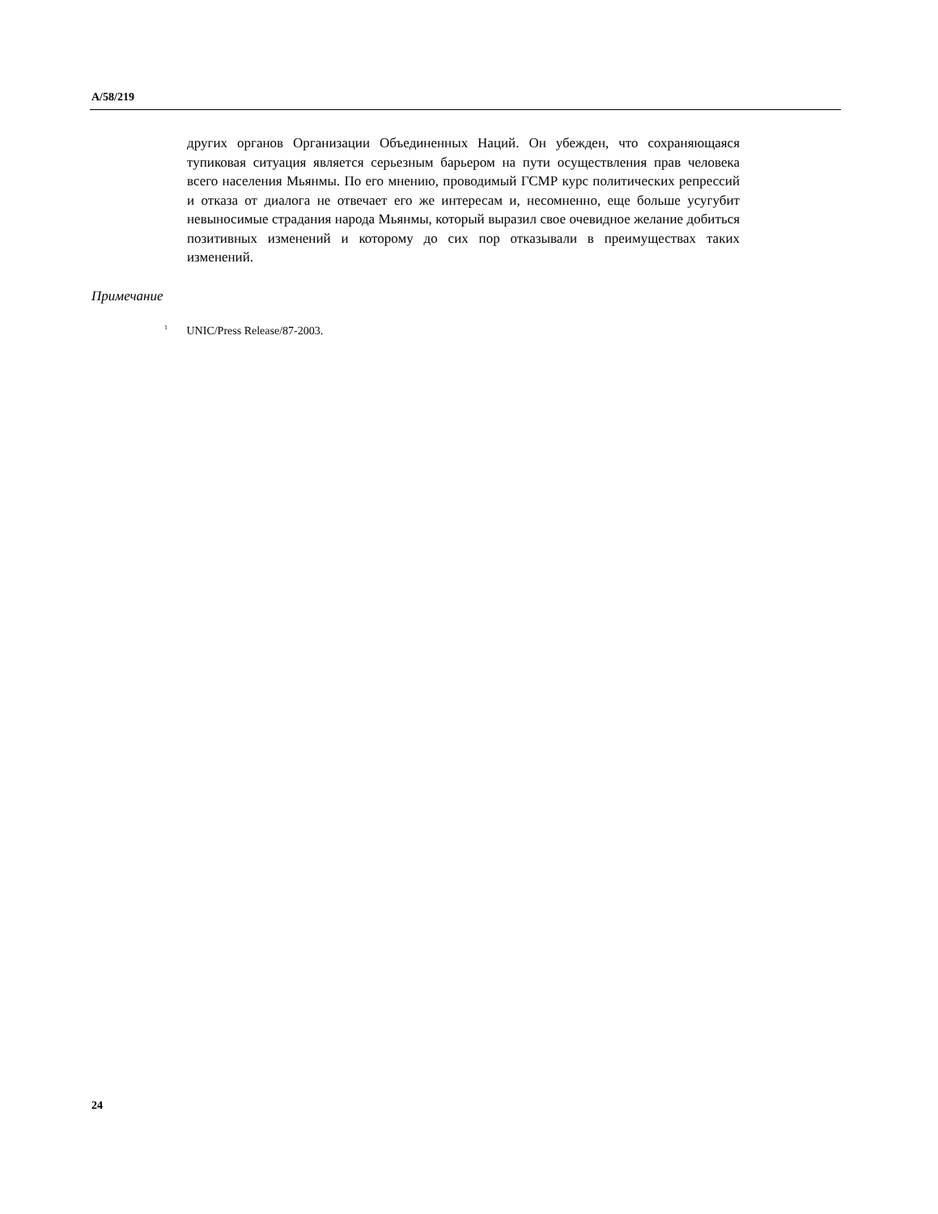A/58/219
других органов Организации Объединенных Наций. Он убежден, что сохраняющаяся тупиковая ситуация является серьезным барьером на пути осуществления прав человека всего населения Мьянмы. По его мнению, проводимый ГСМР курс политических репрессий и отказа от диалога не отвечает его же интересам и, несомненно, еще больше усугубит невыносимые страдания народа Мьянмы, который выразил свое очевидное желание добиться позитивных изменений и которому до сих пор отказывали в преимуществах таких изменений.
Примечание
<sup>1</sup> UNIC/Press Release/87-2003.
24